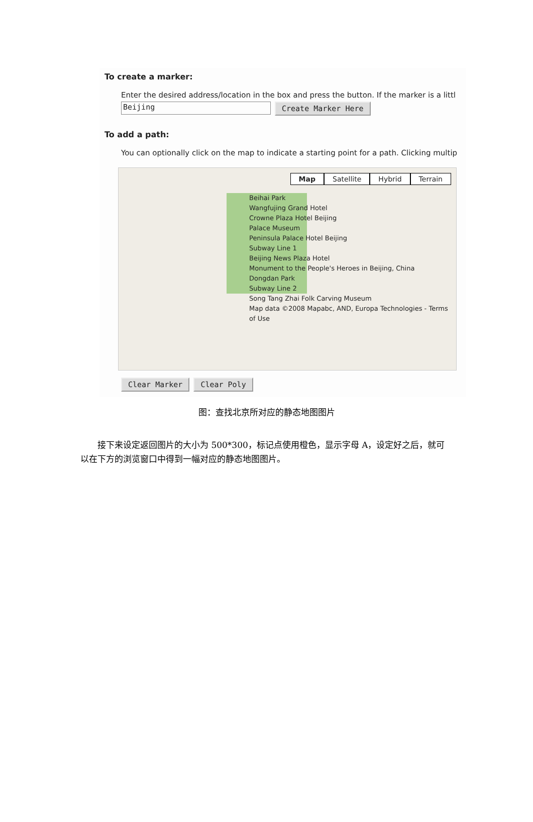To create a marker:
Enter the desired address/location in the box and press the button. If the marker is a littl
Beijing
Create Marker Here
To add a path:
You can optionally click on the map to indicate a starting point for a path. Clicking multip
Map Satellite Hybrid Terrain
Beihai Park
Wangfujing Grand Hotel
Crowne Plaza Hotel Beijing
Palace Museum
Peninsula Palace Hotel Beijing
Subway Line 1
Beijing News Plaza Hotel
Monument to the People's Heroes in Beijing, China
Dongdan Park
Subway Line 2
Song Tang Zhai Folk Carving Museum
Map data ©2008 Mapabc, AND, Europa Technologies - Terms of Use
Clear Marker Clear Poly
图：查找北京所对应的静态地图图片
接下来设定返回图片的大小为 500*300，标记点使用橙色，显示字母 A，设定好之后，就可以在下方的浏览窗口中得到一幅对应的静态地图图片。